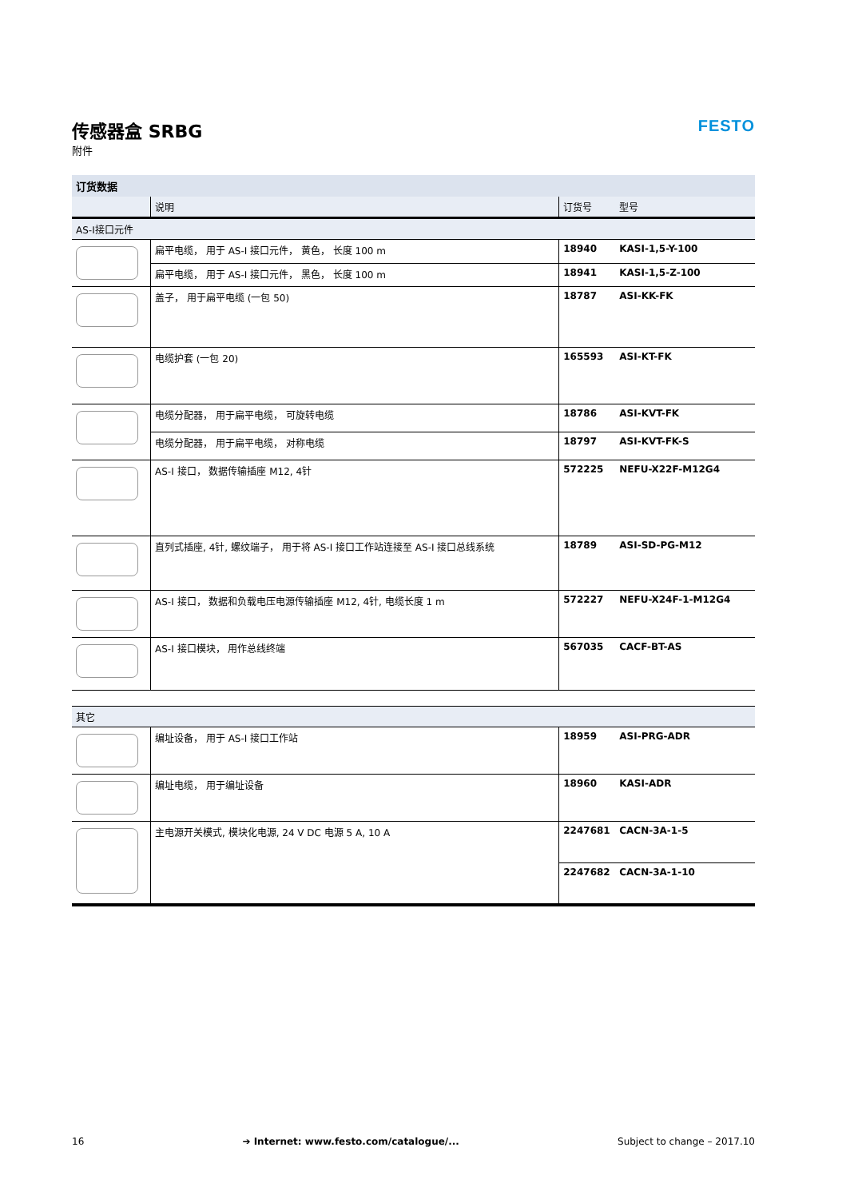传感器盒 SRBG
附件
FESTO
| 订货数据 | | | |
| | 说明 | 订货号 | 型号 |
| AS-I接口元件 | | | |
| | 扁平电缆， 用于 AS-I 接口元件， 黄色， 长度 100 m | 18940 | KASI-1,5-Y-100 |
| | 扁平电缆， 用于 AS-I 接口元件， 黑色， 长度 100 m | 18941 | KASI-1,5-Z-100 |
| | 盖子， 用于扁平电缆 (一包 50) | 18787 | ASI-KK-FK |
| | 电缆护套 (一包 20) | 165593 | ASI-KT-FK |
| | 电缆分配器， 用于扁平电缆， 可旋转电缆 | 18786 | ASI-KVT-FK |
| | 电缆分配器， 用于扁平电缆， 对称电缆 | 18797 | ASI-KVT-FK-S |
| | AS-I 接口， 数据传输插座 M12, 4针 | 572225 | NEFU-X22F-M12G4 |
| | 直列式插座, 4针, 螺纹端子， 用于将 AS-I 接口工作站连接至 AS-I 接口总线系统 | 18789 | ASI-SD-PG-M12 |
| | AS-I 接口， 数据和负载电压电源传输插座 M12, 4针, 电缆长度 1 m | 572227 | NEFU-X24F-1-M12G4 |
| | AS-I 接口模块， 用作总线终端 | 567035 | CACF-BT-AS |
| 其它 | | | |
| | 编址设备， 用于 AS-I 接口工作站 | 18959 | ASI-PRG-ADR |
| | 编址电缆， 用于编址设备 | 18960 | KASI-ADR |
| | 主电源开关模式, 模块化电源, 24 V DC 电源 5 A, 10 A | 2247681 | CACN-3A-1-5 |
| | | 2247682 | CACN-3A-1-10 |
16 ➔ Internet: www.festo.com/catalogue/... Subject to change – 2017.10